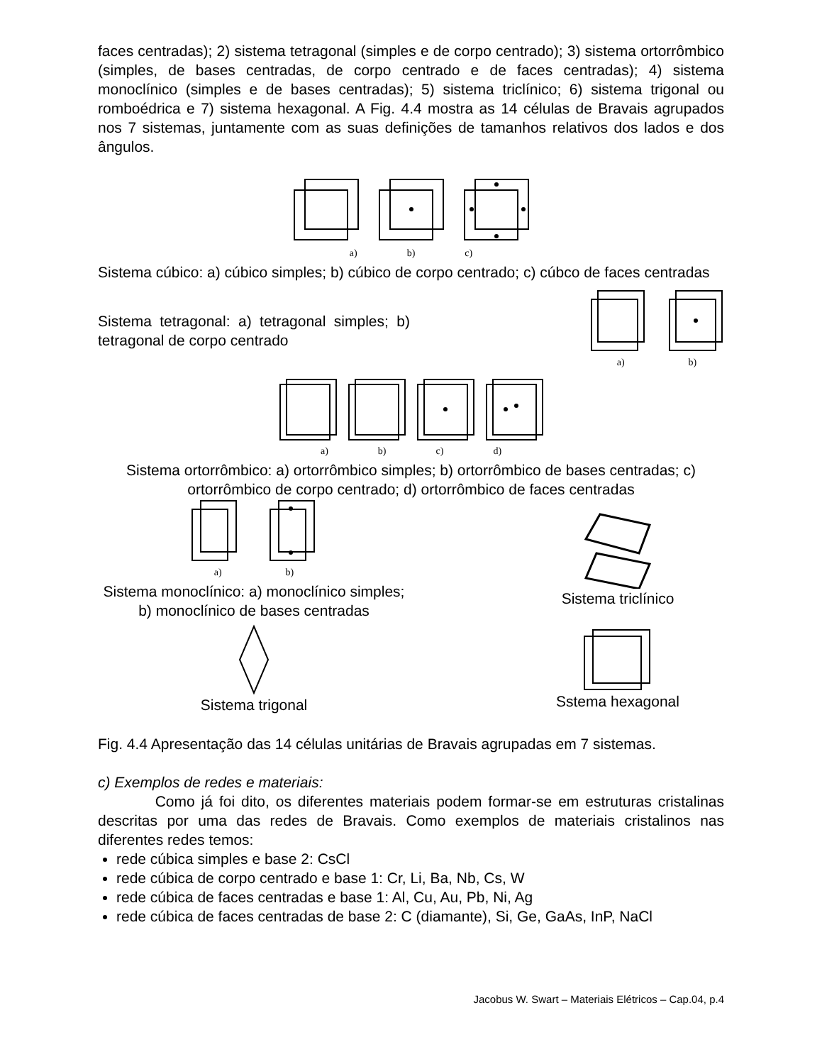faces centradas); 2) sistema tetragonal (simples e de corpo centrado); 3) sistema ortorrômbico (simples, de bases centradas, de corpo centrado e de faces centradas); 4) sistema monoclínico (simples e de bases centradas); 5) sistema triclínico; 6) sistema trigonal ou romboédrica e 7) sistema hexagonal. A Fig. 4.4 mostra as 14 células de Bravais agrupados nos 7 sistemas, juntamente com as suas definições de tamanhos relativos dos lados e dos ângulos.
a) b) c)
Sistema cúbico: a) cúbico simples; b) cúbico de corpo centrado; c) cúbco de faces centradas
Sistema tetragonal: a) tetragonal simples; b) tetragonal de corpo centrado
a) b)
a) b) c) d)
Sistema ortorrômbico: a) ortorrômbico simples; b) ortorrômbico de bases centradas; c) ortorrômbico de corpo centrado; d) ortorrômbico de faces centradas
a) b)
Sistema monoclínico: a) monoclínico simples; b) monoclínico de bases centradas
Sistema triclínico
Sistema trigonal Sstema hexagonal
Fig. 4.4 Apresentação das 14 células unitárias de Bravais agrupadas em 7 sistemas.
c) Exemplos de redes e materiais:
Como já foi dito, os diferentes materiais podem formar-se em estruturas cristalinas descritas por uma das redes de Bravais. Como exemplos de materiais cristalinos nas diferentes redes temos:
rede cúbica simples e base 2: CsCl
rede cúbica de corpo centrado e base 1: Cr, Li, Ba, Nb, Cs, W
rede cúbica de faces centradas e base 1: Al, Cu, Au, Pb, Ni, Ag
rede cúbica de faces centradas de base 2: C (diamante), Si, Ge, GaAs, InP, NaCl
Jacobus W. Swart – Materiais Elétricos – Cap.04, p.4